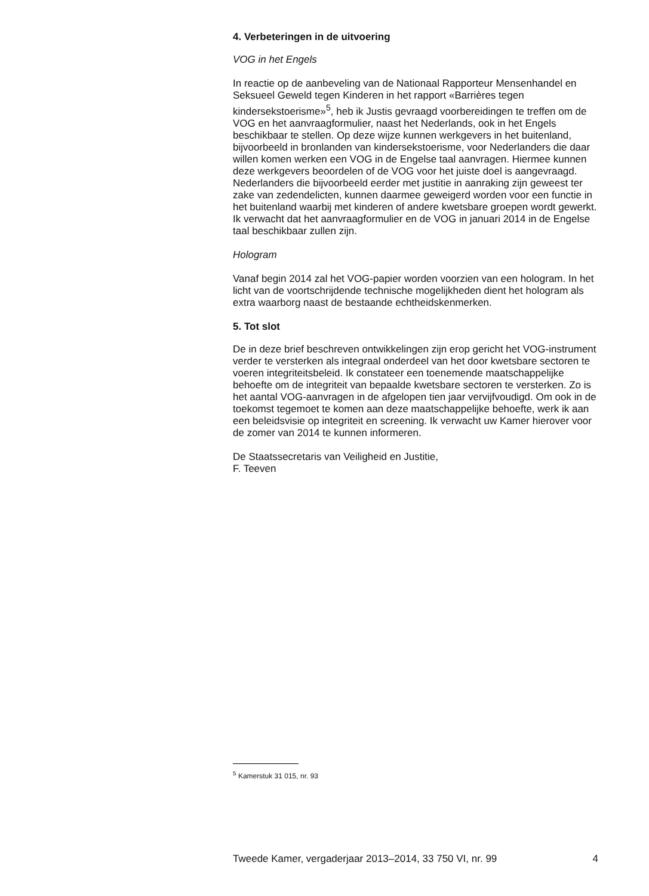4. Verbeteringen in de uitvoering
VOG in het Engels
In reactie op de aanbeveling van de Nationaal Rapporteur Mensenhandel en Seksueel Geweld tegen Kinderen in het rapport «Barrières tegen kindersekstoerisme»<sup>5</sup>, heb ik Justis gevraagd voorbereidingen te treffen om de VOG en het aanvraagformulier, naast het Nederlands, ook in het Engels beschikbaar te stellen. Op deze wijze kunnen werkgevers in het buitenland, bijvoorbeeld in bronlanden van kindersekstoerisme, voor Nederlanders die daar willen komen werken een VOG in de Engelse taal aanvragen. Hiermee kunnen deze werkgevers beoordelen of de VOG voor het juiste doel is aangevraagd. Nederlanders die bijvoorbeeld eerder met justitie in aanraking zijn geweest ter zake van zedendelicten, kunnen daarmee geweigerd worden voor een functie in het buitenland waarbij met kinderen of andere kwetsbare groepen wordt gewerkt. Ik verwacht dat het aanvraagformulier en de VOG in januari 2014 in de Engelse taal beschikbaar zullen zijn.
Hologram
Vanaf begin 2014 zal het VOG-papier worden voorzien van een hologram. In het licht van de voortschrijdende technische mogelijkheden dient het hologram als extra waarborg naast de bestaande echtheidskenmerken.
5. Tot slot
De in deze brief beschreven ontwikkelingen zijn erop gericht het VOG-instrument verder te versterken als integraal onderdeel van het door kwetsbare sectoren te voeren integriteitsbeleid. Ik constateer een toenemende maatschappelijke behoefte om de integriteit van bepaalde kwetsbare sectoren te versterken. Zo is het aantal VOG-aanvragen in de afgelopen tien jaar vervijfvoudigd. Om ook in de toekomst tegemoet te komen aan deze maatschappelijke behoefte, werk ik aan een beleidsvisie op integriteit en screening. Ik verwacht uw Kamer hierover voor de zomer van 2014 te kunnen informeren.
De Staatssecretaris van Veiligheid en Justitie,
F. Teeven
<sup>5</sup> Kamerstuk 31 015, nr. 93
Tweede Kamer, vergaderjaar 2013–2014, 33 750 VI, nr. 99 4